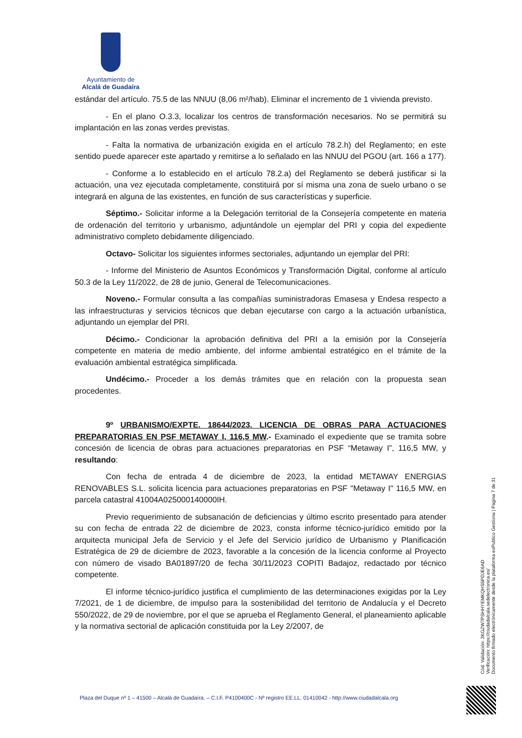Ayuntamiento de
Alcalá de Guadaíra
estándar del artículo. 75.5 de las NNUU (8,06 m²/hab). Eliminar el incremento de 1 vivienda previsto.
- En el plano O.3.3, localizar los centros de transformación necesarios. No se permitirá su implantación en las zonas verdes previstas.
- Falta la normativa de urbanización exigida en el artículo 78.2.h) del Reglamento; en este sentido puede aparecer este apartado y remitirse a lo señalado en las NNUU del PGOU (art. 166 a 177).
- Conforme a lo establecido en el artículo 78.2.a) del Reglamento se deberá justificar si la actuación, una vez ejecutada completamente, constituirá por sí misma una zona de suelo urbano o se integrará en alguna de las existentes, en función de sus características y superficie.
Séptimo.- Solicitar informe a la Delegación territorial de la Consejería competente en materia de ordenación del territorio y urbanismo, adjuntándole un ejemplar del PRI y copia del expediente administrativo completo debidamente diligenciado.
Octavo- Solicitar los siguientes informes sectoriales, adjuntando un ejemplar del PRI:
- Informe del Ministerio de Asuntos Económicos y Transformación Digital, conforme al artículo 50.3 de la Ley 11/2022, de 28 de junio, General de Telecomunicaciones.
Noveno.- Formular consulta a las compañías suministradoras Emasesa y Endesa respecto a las infraestructuras y servicios técnicos que deban ejecutarse con cargo a la actuación urbanística, adjuntando un ejemplar del PRI.
Décimo.- Condicionar la aprobación definitiva del PRI a la emisión por la Consejería competente en materia de medio ambiente, del informe ambiental estratégico en el trámite de la evaluación ambiental estratégica simplificada.
Undécimo.- Proceder a los demás trámites que en relación con la propuesta sean procedentes.
9º URBANISMO/EXPTE. 18644/2023. LICENCIA DE OBRAS PARA ACTUACIONES PREPARATORIAS EN PSF METAWAY I, 116,5 MW.- Examinado el expediente que se tramita sobre concesión de licencia de obras para actuaciones preparatorias en PSF “Metaway I”, 116,5 MW, y resultando:
Con fecha de entrada 4 de diciembre de 2023, la entidad METAWAY ENERGIAS RENOVABLES S.L. solicita licencia para actuaciones preparatorias en PSF "Metaway I" 116,5 MW, en parcela catastral 41004A025000140000IH.
Previo requerimiento de subsanación de deficiencias y último escrito presentado para atender su con fecha de entrada 22 de diciembre de 2023, consta informe técnico-jurídico emitido por la arquitecta municipal Jefa de Servicio y el Jefe del Servicio jurídico de Urbanismo y Planificación Estratégica de 29 de diciembre de 2023, favorable a la concesión de la licencia conforme al Proyecto con número de visado BA01897/20 de fecha 30/11/2023 COPITI Badajoz, redactado por técnico competente.
El informe técnico-jurídico justifica el cumplimiento de las determinaciones exigidas por la Ley 7/2021, de 1 de diciembre, de impulso para la sostenibilidad del territorio de Andalucía y el Decreto 550/2022, de 29 de noviembre, por el que se aprueba el Reglamento General, el planeamiento aplicable y la normativa sectorial de aplicación constituida por la Ley 2/2007, de
Cód. Validación: 3KGZW7PSHHYEMKQHS5PDJE6AD
Verificación: https://ciudadalcala.sedelectronica.es/
Documento firmado electrónicamente desde la plataforma esPublico Gestiona | Página 7 de 31
Plaza del Duque nº 1 – 41500 – Alcalá de Guadaíra. – C.I.F. P4100400C - Nº registro EE.LL. 01410042 - http://www.ciudadalcala.org